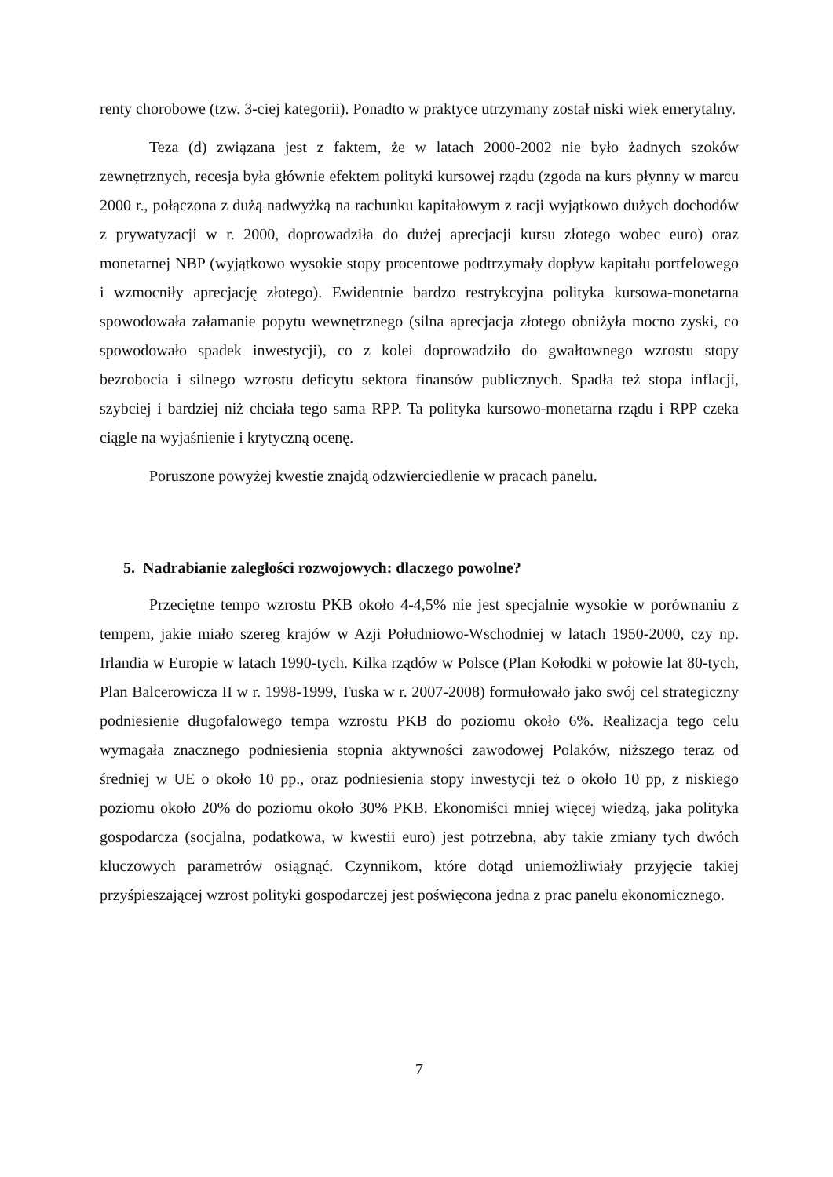renty chorobowe (tzw. 3-ciej kategorii). Ponadto w praktyce utrzymany został niski wiek emerytalny.
Teza (d) związana jest z faktem, że w latach 2000-2002 nie było żadnych szoków zewnętrznych, recesja była głównie efektem polityki kursowej rządu (zgoda na kurs płynny w marcu 2000 r., połączona z dużą nadwyżką na rachunku kapitałowym z racji wyjątkowo dużych dochodów z prywatyzacji w r. 2000, doprowadziła do dużej aprecjacji kursu złotego wobec euro) oraz monetarnej NBP (wyjątkowo wysokie stopy procentowe podtrzymały dopływ kapitału portfelowego i wzmocniły aprecjację złotego). Ewidentnie bardzo restrykcyjna polityka kursowa-monetarna spowodowała załamanie popytu wewnętrznego (silna aprecjacja złotego obniżyła mocno zyski, co spowodowało spadek inwestycji), co z kolei doprowadziło do gwałtownego wzrostu stopy bezrobocia i silnego wzrostu deficytu sektora finansów publicznych. Spadła też stopa inflacji, szybciej i bardziej niż chciała tego sama RPP. Ta polityka kursowo-monetarna rządu i RPP czeka ciągle na wyjaśnienie i krytyczną ocenę.
Poruszone powyżej kwestie znajdą odzwierciedlenie w pracach panelu.
5. Nadrabianie zaległości rozwojowych: dlaczego powolne?
Przeciętne tempo wzrostu PKB około 4-4,5% nie jest specjalnie wysokie w porównaniu z tempem, jakie miało szereg krajów w Azji Południowo-Wschodniej w latach 1950-2000, czy np. Irlandia w Europie w latach 1990-tych. Kilka rządów w Polsce (Plan Kołodki w połowie lat 80-tych, Plan Balcerowicza II w r. 1998-1999, Tuska w r. 2007-2008) formułowało jako swój cel strategiczny podniesienie długofalowego tempa wzrostu PKB do poziomu około 6%. Realizacja tego celu wymagała znacznego podniesienia stopnia aktywności zawodowej Polaków, niższego teraz od średniej w UE o około 10 pp., oraz podniesienia stopy inwestycji też o około 10 pp, z niskiego poziomu około 20% do poziomu około 30% PKB. Ekonomiści mniej więcej wiedzą, jaka polityka gospodarcza (socjalna, podatkowa, w kwestii euro) jest potrzebna, aby takie zmiany tych dwóch kluczowych parametrów osiągnąć. Czynnikom, które dotąd uniemożliwiały przyjęcie takiej przyśpieszającej wzrost polityki gospodarczej jest poświęcona jedna z prac panelu ekonomicznego.
7